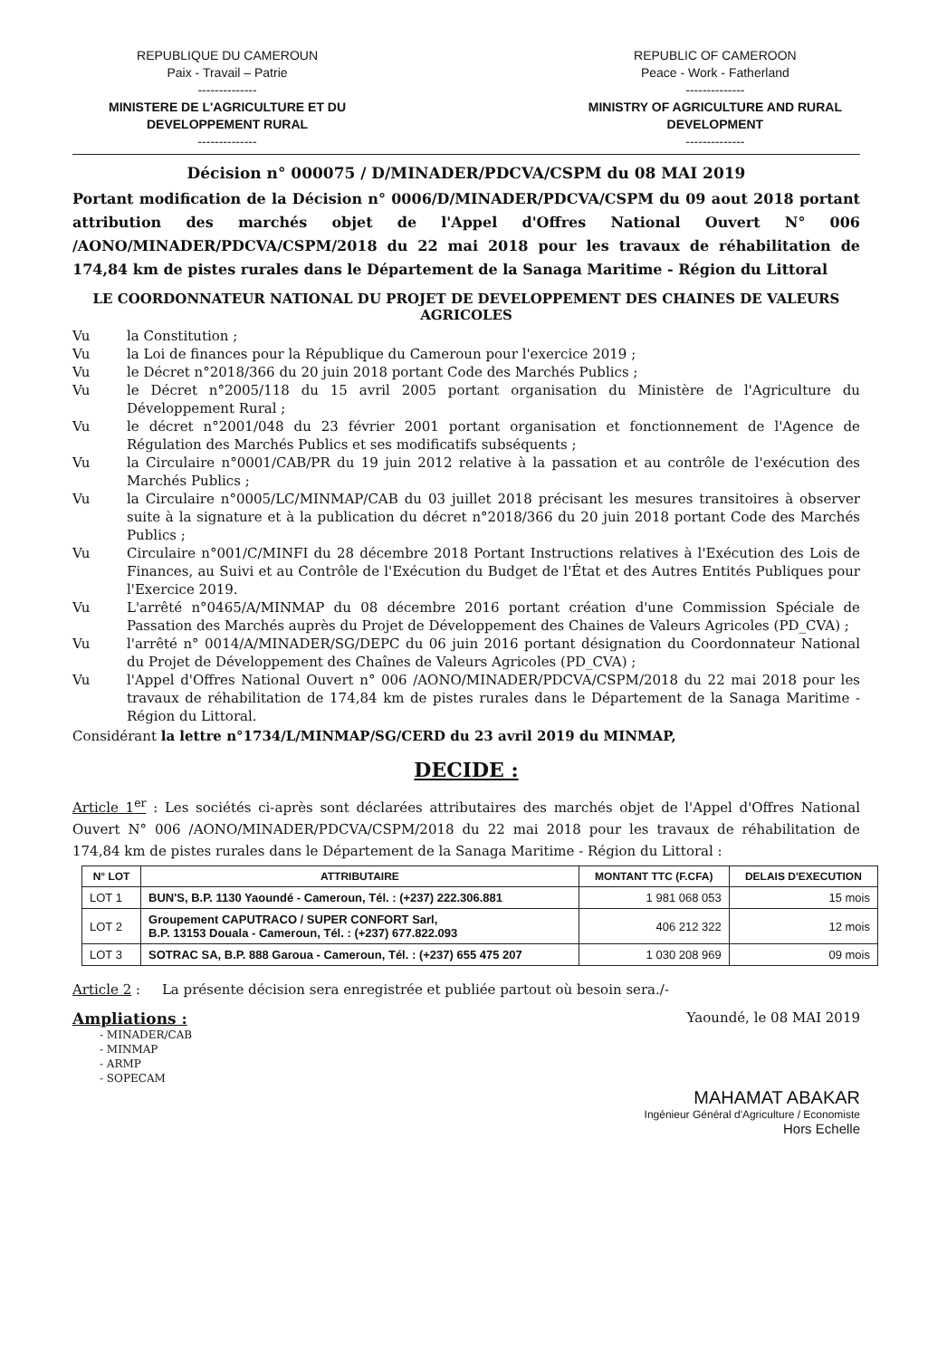REPUBLIQUE DU CAMEROUN
Paix - Travail – Patrie
--------------
MINISTERE DE L'AGRICULTURE ET DU
DEVELOPPEMENT RURAL
--------------
REPUBLIC OF CAMEROON
Peace - Work - Fatherland
--------------
MINISTRY OF AGRICULTURE AND RURAL
DEVELOPMENT
--------------
Décision n° 000075 / D/MINADER/PDCVA/CSPM du 08 MAI 2019
Portant modification de la Décision n° 0006/D/MINADER/PDCVA/CSPM du 09 aout 2018 portant attribution des marchés objet de l'Appel d'Offres National Ouvert N° 006 /AONO/MINADER/PDCVA/CSPM/2018 du 22 mai 2018 pour les travaux de réhabilitation de 174,84 km de pistes rurales dans le Département de la Sanaga Maritime - Région du Littoral
LE COORDONNATEUR NATIONAL DU PROJET DE DEVELOPPEMENT DES CHAINES DE VALEURS AGRICOLES
Vu la Constitution ;
Vu la Loi de finances pour la République du Cameroun pour l'exercice 2019 ;
Vu le Décret n°2018/366 du 20 juin 2018 portant Code des Marchés Publics ;
Vu le Décret n°2005/118 du 15 avril 2005 portant organisation du Ministère de l'Agriculture du Développement Rural ;
Vu le décret n°2001/048 du 23 février 2001 portant organisation et fonctionnement de l'Agence de Régulation des Marchés Publics et ses modificatifs subséquents ;
Vu la Circulaire n°0001/CAB/PR du 19 juin 2012 relative à la passation et au contrôle de l'exécution des Marchés Publics ;
Vu la Circulaire n°0005/LC/MINMAP/CAB du 03 juillet 2018 précisant les mesures transitoires à observer suite à la signature et à la publication du décret n°2018/366 du 20 juin 2018 portant Code des Marchés Publics ;
Vu Circulaire n°001/C/MINFI du 28 décembre 2018 Portant Instructions relatives à l'Exécution des Lois de Finances, au Suivi et au Contrôle de l'Exécution du Budget de l'État et des Autres Entités Publiques pour l'Exercice 2019.
Vu L'arrêté n°0465/A/MINMAP du 08 décembre 2016 portant création d'une Commission Spéciale de Passation des Marchés auprès du Projet de Développement des Chaines de Valeurs Agricoles (PD_CVA) ;
Vu l'arrêté n° 0014/A/MINADER/SG/DEPC du 06 juin 2016 portant désignation du Coordonnateur National du Projet de Développement des Chaînes de Valeurs Agricoles (PD_CVA) ;
Vu l'Appel d'Offres National Ouvert n° 006 /AONO/MINADER/PDCVA/CSPM/2018 du 22 mai 2018 pour les travaux de réhabilitation de 174,84 km de pistes rurales dans le Département de la Sanaga Maritime - Région du Littoral.
Considérant la lettre n°1734/L/MINMAP/SG/CERD du 23 avril 2019 du MINMAP,
DECIDE :
Article 1<sup>er</sup> : Les sociétés ci-après sont déclarées attributaires des marchés objet de l'Appel d'Offres National Ouvert N° 006 /AONO/MINADER/PDCVA/CSPM/2018 du 22 mai 2018 pour les travaux de réhabilitation de 174,84 km de pistes rurales dans le Département de la Sanaga Maritime - Région du Littoral :
| N° LOT | ATTRIBUTAIRE | MONTANT TTC (F.CFA) | DELAIS D'EXECUTION |
| --- | --- | --- | --- |
| LOT 1 | BUN'S, B.P. 1130 Yaoundé - Cameroun, Tél. : (+237) 222.306.881 | 1 981 068 053 | 15 mois |
| LOT 2 | Groupement CAPUTRACO / SUPER CONFORT Sarl, B.P. 13153 Douala - Cameroun, Tél. : (+237) 677.822.093 | 406 212 322 | 12 mois |
| LOT 3 | SOTRAC SA, B.P. 888 Garoua - Cameroun, Tél. : (+237) 655 475 207 | 1 030 208 969 | 09 mois |
Article 2 : La présente décision sera enregistrée et publiée partout où besoin sera./-
Ampliations :
- MINADER/CAB
- MINMAP
- ARMP
- SOPECAM
Yaoundé, le 08 MAI 2019
MAHAMAT ABAKAR
Ingénieur Général d'Agriculture / Economiste
Hors Echelle